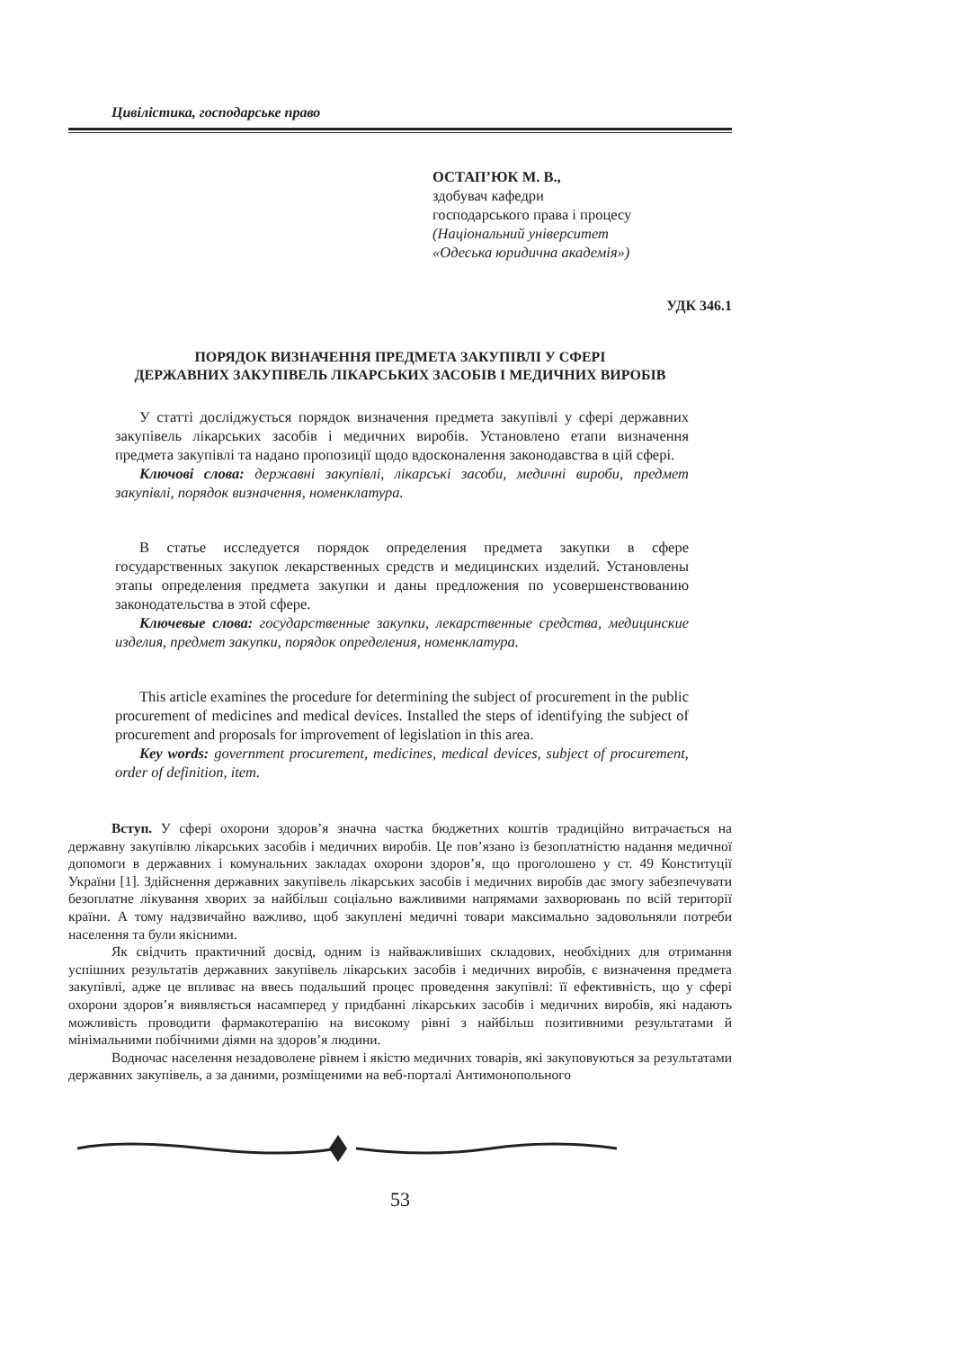Цивілістика, господарське право
ОСТАП’ЮК М. В.,
здобувач кафедри
господарського права і процесу
(Національний університет
«Одеська юридична академія»)
УДК 346.1
ПОРЯДОК ВИЗНАЧЕННЯ ПРЕДМЕТА ЗАКУПІВЛІ У СФЕРІ
ДЕРЖАВНИХ ЗАКУПІВЕЛЬ ЛІКАРСЬКИХ ЗАСОБІВ І МЕДИЧНИХ ВИРОБІВ
У статті досліджується порядок визначення предмета закупівлі у сфері державних закупівель лікарських засобів і медичних виробів. Установлено етапи визначення предмета закупівлі та надано пропозиції щодо вдосконалення законодавства в цій сфері.
Ключові слова: державні закупівлі, лікарські засоби, медичні вироби, предмет закупівлі, порядок визначення, номенклатура.
В статье исследуется порядок определения предмета закупки в сфере государственных закупок лекарственных средств и медицинских изделий. Установлены этапы определения предмета закупки и даны предложения по усовершенствованию законодательства в этой сфере.
Ключевые слова: государственные закупки, лекарственные средства, медицинские изделия, предмет закупки, порядок определения, номенклатура.
This article examines the procedure for determining the subject of procurement in the public procurement of medicines and medical devices. Installed the steps of identifying the subject of procurement and proposals for improvement of legislation in this area.
Key words: government procurement, medicines, medical devices, subject of procurement, order of definition, item.
Вступ. У сфері охорони здоров’я значна частка бюджетних коштів традиційно витрачається на державну закупівлю лікарських засобів і медичних виробів. Це пов’язано із безоплатністю надання медичної допомоги в державних і комунальних закладах охорони здоров’я, що проголошено у ст. 49 Конституції України [1]. Здійснення державних закупівель лікарських засобів і медичних виробів дає змогу забезпечувати безоплатне лікування хворих за найбільш соціально важливими напрямами захворювань по всій території країни. А тому надзвичайно важливо, щоб закуплені медичні товари максимально задовольняли потреби населення та були якісними.
Як свідчить практичний досвід, одним із найважливіших складових, необхідних для отримання успішних результатів державних закупівель лікарських засобів і медичних виробів, є визначення предмета закупівлі, адже це впливає на ввесь подальший процес проведення закупівлі: її ефективність, що у сфері охорони здоров’я виявляється насамперед у придбанні лікарських засобів і медичних виробів, які надають можливість проводити фармакотерапію на високому рівні з найбільш позитивними результатами й мінімальними побічними діями на здоров’я людини.
Водночас населення незадоволене рівнем і якістю медичних товарів, які закуповуються за результатами державних закупівель, а за даними, розміщеними на веб-порталі Антимонопольного
53